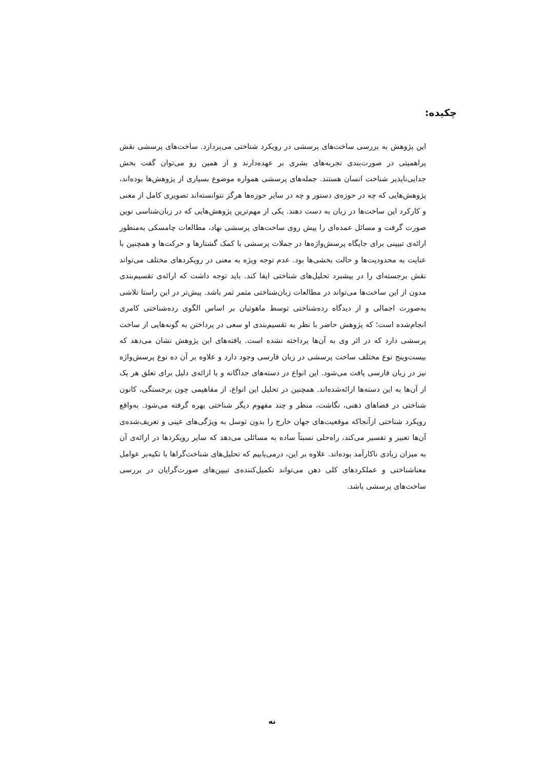چکیده:
این پژوهش به بررسی ساخت‌های پرسشی در رویکرد شناختی می‌پردازد. ساخت‌های پرسشی نقش پراهمیتی در صورت‌بندی تجربه‌های بشری بر عهده‌دارند و از همین رو می‌توان گفت بخش جدایی‌ناپذیر شناخت انسان هستند. جمله‌های پرسشی همواره موضوع بسیاری از پژوهش‌ها بوده‌اند، پژوهش‌هایی که چه در حوزه‌ی دستور و چه در سایر حوزه‌ها هرگز نتوانسته‌اند تصویری کامل از معنی و کارکرد این ساخت‌ها در زبان به دست دهند. یکی از مهم‌ترین پژوهش‌هایی که در زبان‌شناسی نوین صورت گرفت و مسائل عمده‌ای را پیش روی ساخت‌های پرسشی نهاد، مطالعات چامسکی به‌منظور ارائه‌ی تبیینی برای جایگاه پرسش‌واژه‌ها در جملات پرسشی با کمک گشتارها و حرکت‌ها و همچنین با عنایت به محدودیت‌ها و حالت بخشی‌ها بود. عدم توجه ویژه به معنی در رویکردهای مختلف می‌تواند نقش برجسته‌ای را در پیشبرد تحلیل‌های شناختی ایفا کند. باید توجه داشت که ارائه‌ی تقسیم‌بندی مدون از این ساخت‌ها می‌تواند در مطالعات زبان‌شناختی مثمر ثمر باشد. پیش‌تر در این راستا تلاشی به‌صورت اجمالی و از دیدگاه رده‌شناختی توسط ماهوتیان بر اساس الگوی رده‌شناختی کامری انجام‌شده است؛ که پژوهش حاضر با نظر به تقسیم‌بندی او سعی در پرداختن به گونه‌هایی از ساخت پرسشی دارد که در اثر وی به آن‌ها پرداخته نشده است. یافته‌های این پژوهش نشان می‌دهد که بیست‌وپنج نوع مختلف ساخت پرسشی در زبان فارسی وجود دارد و علاوه بر آن ده نوع پرسش‌واژه نیز در زبان فارسی یافت می‌شود. این انواع در دسته‌های جداگانه و با ارائه‌ی دلیل برای تعلق هر یک از آن‌ها به این دسته‌ها ارائه‌شده‌اند. همچنین در تحلیل این انواع، از مفاهیمی چون برجستگی، کانون شناختی در فضاهای ذهنی، نگاشت، منظر و چند مفهوم دیگر شناختی بهره گرفته می‌شود. به‌واقع رویکرد شناختی ازآنجاکه موقعیت‌های جهان خارج را بدون توسل به ویژگی‌های عینی و تعریف‌شده‌ی آن‌ها تعبیر و تفسیر می‌کند، راه‌حلی نسبتاً ساده به مسائلی می‌دهد که سایر رویکردها در ارائه‌ی آن به میزان زیادی ناکارآمد بوده‌اند. علاوه بر این، درمی‌یابیم که تحلیل‌های شناخت‌گراها با تکیه‌بر عوامل معناشناختی و عملکردهای کلی ذهن می‌تواند تکمیل‌کننده‌ی تبیین‌های صورت‌گرایان در بررسی ساخت‌های پرسشی باشد.
نه